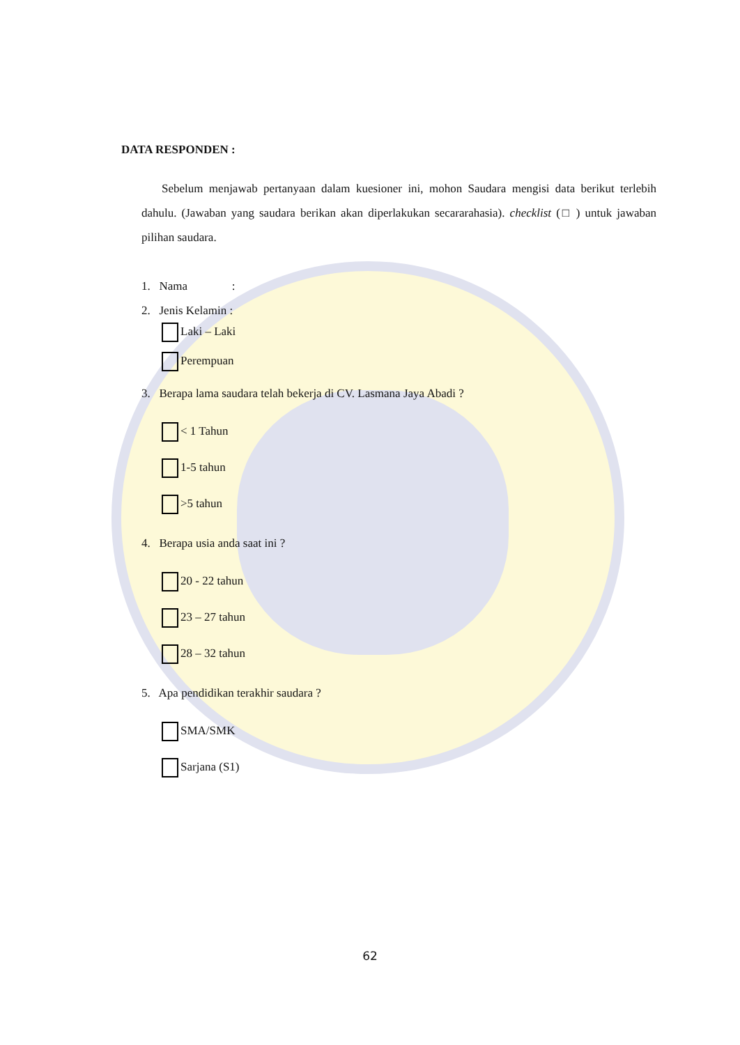DATA RESPONDEN :
Sebelum menjawab pertanyaan dalam kuesioner ini, mohon Saudara mengisi data berikut terlebih dahulu. (Jawaban yang saudara berikan akan diperlakukan secararahasia). checklist (□ ) untuk jawaban pilihan saudara.
1. Nama :
2. Jenis Kelamin :
Laki – Laki
Perempuan
3. Berapa lama saudara telah bekerja di CV. Lasmana Jaya Abadi ?
< 1 Tahun
1-5 tahun
>5 tahun
4. Berapa usia anda saat ini ?
20 - 22 tahun
23 – 27 tahun
28 – 32 tahun
5. Apa pendidikan terakhir saudara ?
SMA/SMK
Sarjana (S1)
62